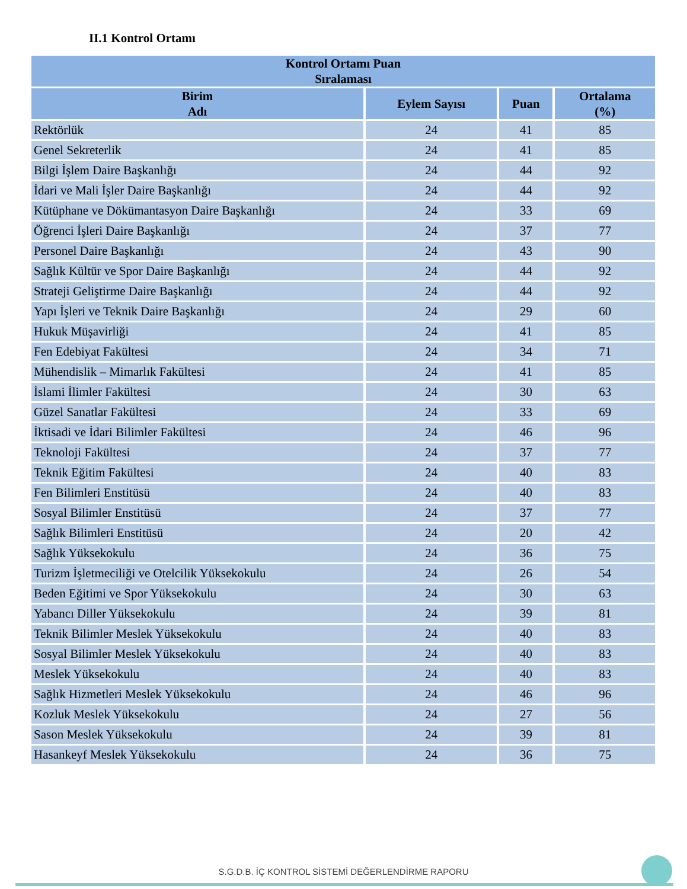II.1 Kontrol Ortamı
| Kontrol Ortamı Puan Sıralaması | | | |
| --- | --- | --- | --- |
| Birim Adı | Eylem Sayısı | Puan | Ortalama (%) |
| Rektörlük | 24 | 41 | 85 |
| Genel Sekreterlik | 24 | 41 | 85 |
| Bilgi İşlem Daire Başkanlığı | 24 | 44 | 92 |
| İdari ve Mali İşler Daire Başkanlığı | 24 | 44 | 92 |
| Kütüphane ve Dökümantasyon Daire Başkanlığı | 24 | 33 | 69 |
| Öğrenci İşleri Daire Başkanlığı | 24 | 37 | 77 |
| Personel Daire Başkanlığı | 24 | 43 | 90 |
| Sağlık Kültür ve Spor Daire Başkanlığı | 24 | 44 | 92 |
| Strateji Geliştirme Daire Başkanlığı | 24 | 44 | 92 |
| Yapı İşleri ve Teknik Daire Başkanlığı | 24 | 29 | 60 |
| Hukuk Müşavirliği | 24 | 41 | 85 |
| Fen Edebiyat Fakültesi | 24 | 34 | 71 |
| Mühendislik – Mimarlık Fakültesi | 24 | 41 | 85 |
| İslami İlimler Fakültesi | 24 | 30 | 63 |
| Güzel Sanatlar Fakültesi | 24 | 33 | 69 |
| İktisadi ve İdari Bilimler Fakültesi | 24 | 46 | 96 |
| Teknoloji Fakültesi | 24 | 37 | 77 |
| Teknik Eğitim Fakültesi | 24 | 40 | 83 |
| Fen Bilimleri Enstitüsü | 24 | 40 | 83 |
| Sosyal Bilimler Enstitüsü | 24 | 37 | 77 |
| Sağlık Bilimleri Enstitüsü | 24 | 20 | 42 |
| Sağlık Yüksekokulu | 24 | 36 | 75 |
| Turizm İşletmeciliği ve Otelcilik Yüksekokulu | 24 | 26 | 54 |
| Beden Eğitimi ve Spor Yüksekokulu | 24 | 30 | 63 |
| Yabancı Diller Yüksekokulu | 24 | 39 | 81 |
| Teknik Bilimler Meslek Yüksekokulu | 24 | 40 | 83 |
| Sosyal Bilimler Meslek Yüksekokulu | 24 | 40 | 83 |
| Meslek Yüksekokulu | 24 | 40 | 83 |
| Sağlık Hizmetleri Meslek Yüksekokulu | 24 | 46 | 96 |
| Kozluk Meslek Yüksekokulu | 24 | 27 | 56 |
| Sason Meslek Yüksekokulu | 24 | 39 | 81 |
| Hasankeyf Meslek Yüksekokulu | 24 | 36 | 75 |
S.G.D.B. İÇ KONTROL SİSTEMİ DEĞERLENDİRME RAPORU